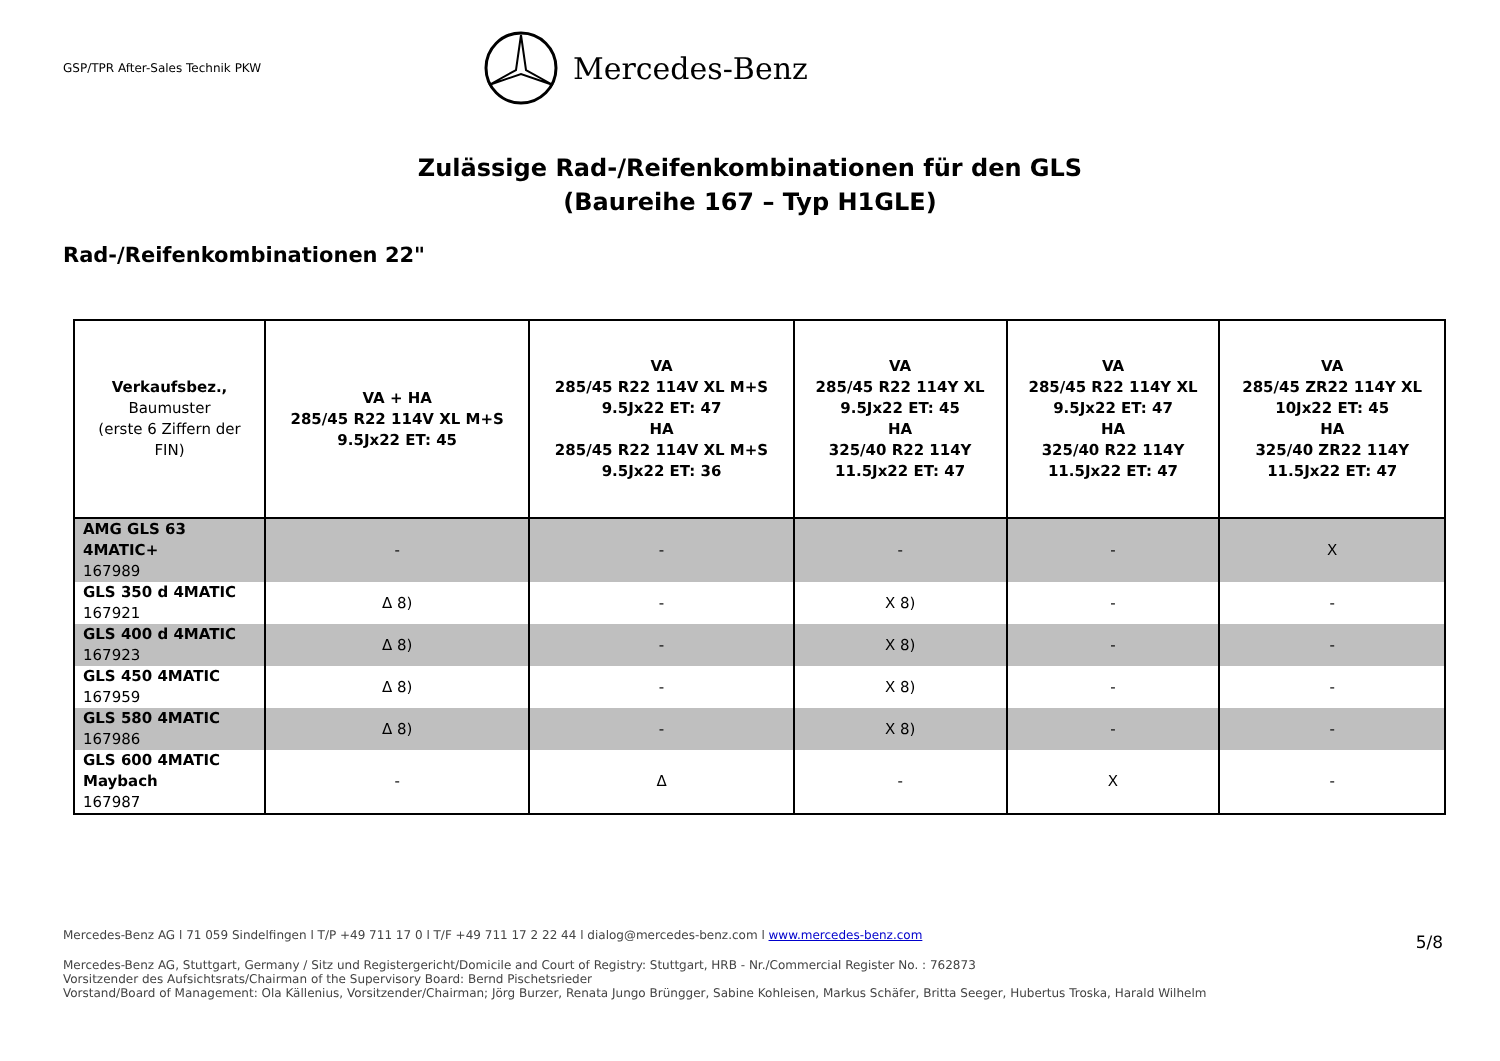GSP/TPR After-Sales Technik PKW
Mercedes-Benz
Zulässige Rad-/Reifenkombinationen für den GLS
(Baureihe 167 – Typ H1GLE)
Rad-/Reifenkombinationen 22"
| Verkaufsbez., Baumuster (erste 6 Ziffern der FIN) | VA + HA 285/45 R22 114V XL M+S 9.5Jx22 ET: 45 | VA 285/45 R22 114V XL M+S 9.5Jx22 ET: 47 HA 285/45 R22 114V XL M+S 9.5Jx22 ET: 36 | VA 285/45 R22 114Y XL 9.5Jx22 ET: 45 HA 325/40 R22 114Y 11.5Jx22 ET: 47 | VA 285/45 R22 114Y XL 9.5Jx22 ET: 47 HA 325/40 R22 114Y 11.5Jx22 ET: 47 | VA 285/45 ZR22 114Y XL 10Jx22 ET: 45 HA 325/40 ZR22 114Y 11.5Jx22 ET: 47 |
| --- | --- | --- | --- | --- | --- |
| AMG GLS 63 4MATIC+ 167989 | - | - | - | - | X |
| GLS 350 d 4MATIC 167921 | Δ 8) | - | X 8) | - | - |
| GLS 400 d 4MATIC 167923 | Δ 8) | - | X 8) | - | - |
| GLS 450 4MATIC 167959 | Δ 8) | - | X 8) | - | - |
| GLS 580 4MATIC 167986 | Δ 8) | - | X 8) | - | - |
| GLS 600 4MATIC Maybach 167987 | - | Δ | - | X | - |
Mercedes-Benz AG l 71 059 Sindelfingen l T/P +49 711 17 0 l T/F +49 711 17 2 22 44 l dialog@mercedes-benz.com l www.mercedes-benz.com
5/8
Mercedes-Benz AG, Stuttgart, Germany / Sitz und Registergericht/Domicile and Court of Registry: Stuttgart, HRB - Nr./Commercial Register No. : 762873
Vorsitzender des Aufsichtsrats/Chairman of the Supervisory Board: Bernd Pischetsrieder
Vorstand/Board of Management: Ola Källenius, Vorsitzender/Chairman; Jörg Burzer, Renata Jungo Brüngger, Sabine Kohleisen, Markus Schäfer, Britta Seeger, Hubertus Troska, Harald Wilhelm